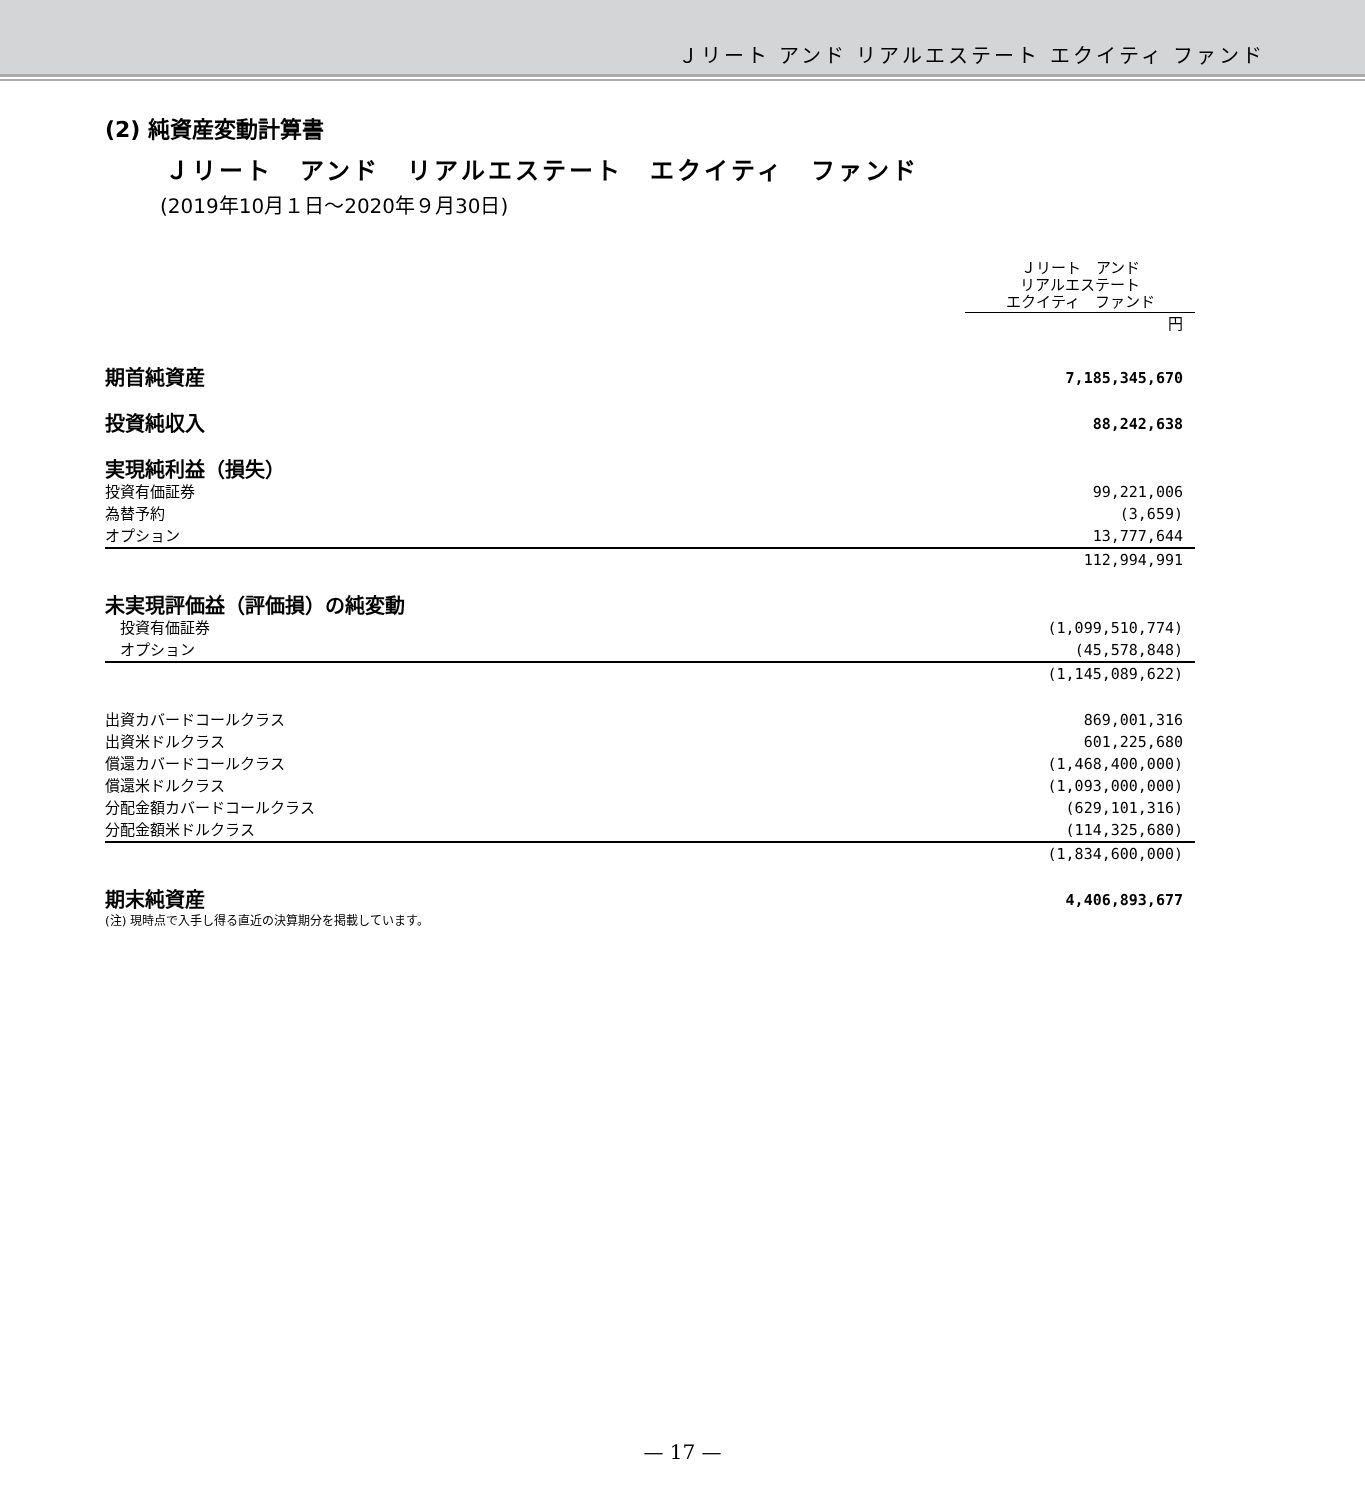Ｊリート アンド リアルエステート エクイティ ファンド
(2) 純資産変動計算書
Ｊリート　アンド　リアルエステート　エクイティ　ファンド
(2019年10月１日～2020年９月30日)
| | Ｊリート アンド リアルエステート エクイティ ファンド |
| | 円 |
| 期首純資産 | 7,185,345,670 |
| 投資純収入 | 88,242,638 |
| 実現純利益（損失） | |
| 投資有価証券 | 99,221,006 |
| 為替予約 | (3,659) |
| オプション | 13,777,644 |
| | 112,994,991 |
| 未実現評価益（評価損）の純変動 | |
| 投資有価証券 | (1,099,510,774) |
| オプション | (45,578,848) |
| | (1,145,089,622) |
| 出資カバードコールクラス | 869,001,316 |
| 出資米ドルクラス | 601,225,680 |
| 償還カバードコールクラス | (1,468,400,000) |
| 償還米ドルクラス | (1,093,000,000) |
| 分配金額カバードコールクラス | (629,101,316) |
| 分配金額米ドルクラス | (114,325,680) |
| | (1,834,600,000) |
| 期末純資産 | 4,406,893,677 |
(注) 現時点で入手し得る直近の決算期分を掲載しています。
— 17 —